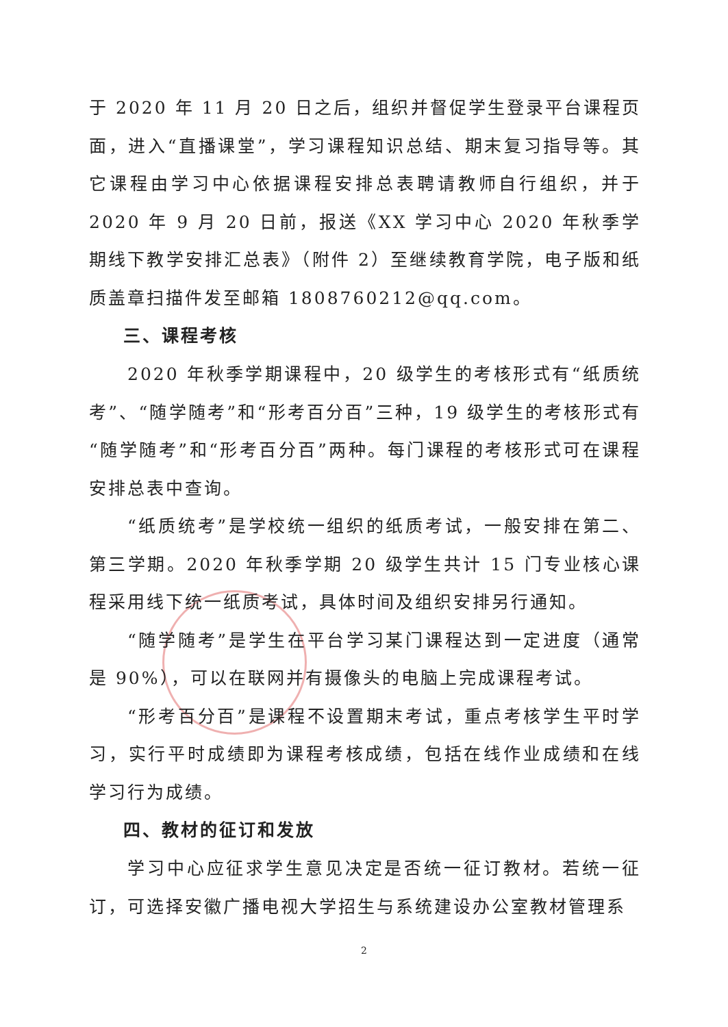于 2020 年 11 月 20 日之后，组织并督促学生登录平台课程页面，进入“直播课堂”，学习课程知识总结、期末复习指导等。其它课程由学习中心依据课程安排总表聘请教师自行组织，并于 2020 年 9 月 20 日前，报送《XX 学习中心 2020 年秋季学期线下教学安排汇总表》（附件 2）至继续教育学院，电子版和纸质盖章扫描件发至邮箱 1808760212@qq.com。
三、课程考核
2020 年秋季学期课程中，20 级学生的考核形式有“纸质统考”、“随学随考”和“形考百分百”三种，19 级学生的考核形式有“随学随考”和“形考百分百”两种。每门课程的考核形式可在课程安排总表中查询。
“纸质统考”是学校统一组织的纸质考试，一般安排在第二、第三学期。2020 年秋季学期 20 级学生共计 15 门专业核心课程采用线下统一纸质考试，具体时间及组织安排另行通知。
“随学随考”是学生在平台学习某门课程达到一定进度（通常是 90%），可以在联网并有摄像头的电脑上完成课程考试。
“形考百分百”是课程不设置期末考试，重点考核学生平时学习，实行平时成绩即为课程考核成绩，包括在线作业成绩和在线学习行为成绩。
四、教材的征订和发放
学习中心应征求学生意见决定是否统一征订教材。若统一征订，可选择安徽广播电视大学招生与系统建设办公室教材管理系
2